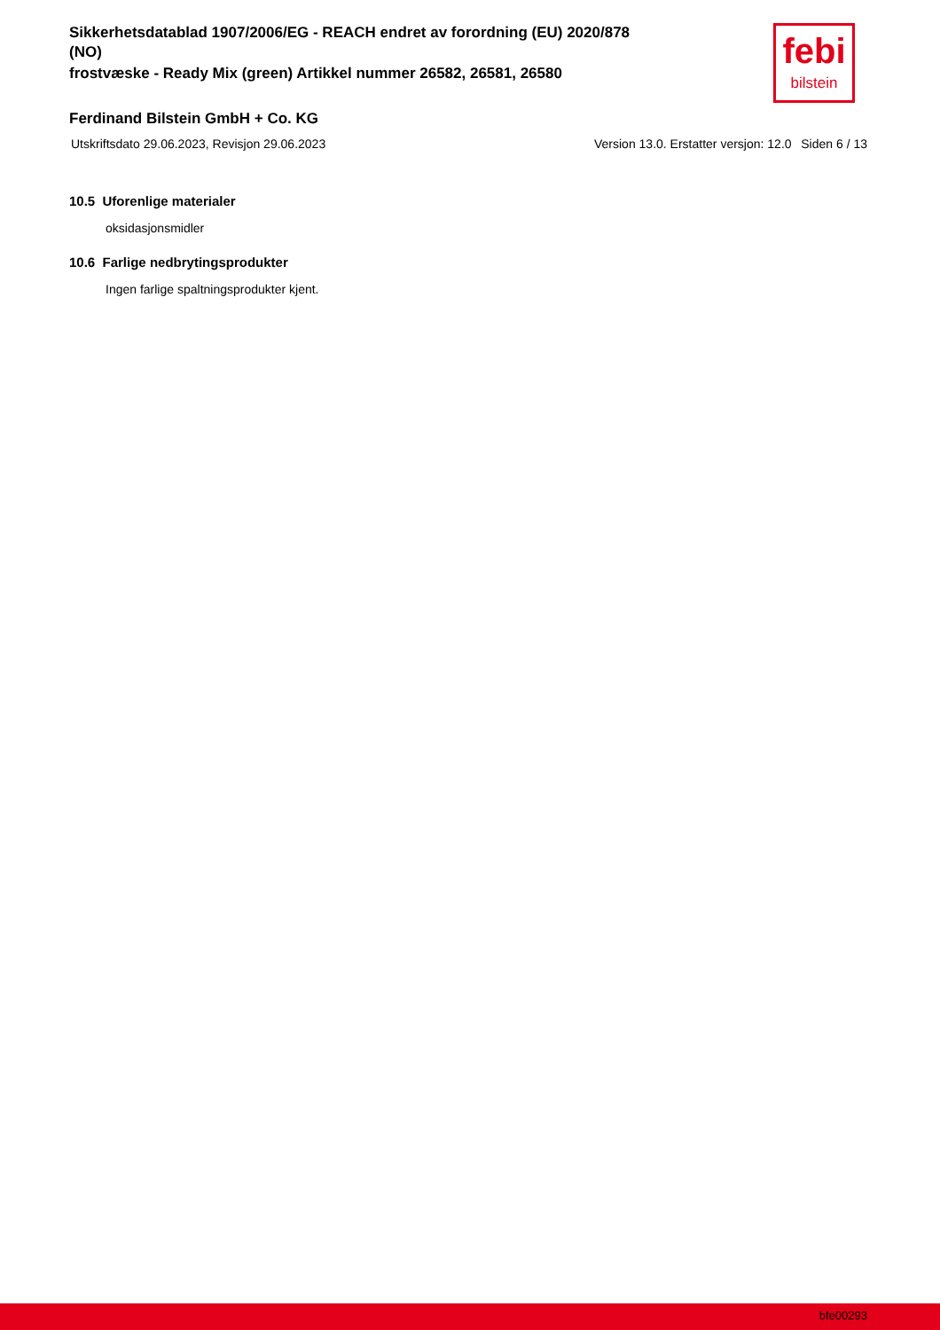Sikkerhetsdatablad 1907/2006/EG - REACH endret av forordning (EU) 2020/878
(NO)
frostvæske - Ready Mix (green) Artikkel nummer 26582, 26581, 26580
febi
bilstein
Ferdinand Bilstein GmbH + Co. KG
Utskriftsdato 29.06.2023, Revisjon 29.06.2023 Version 13.0. Erstatter versjon: 12.0 Siden 6 / 13
10.5 Uforenlige materialer
oksidasjonsmidler
10.6 Farlige nedbrytingsprodukter
Ingen farlige spaltningsprodukter kjent.
bfe00293